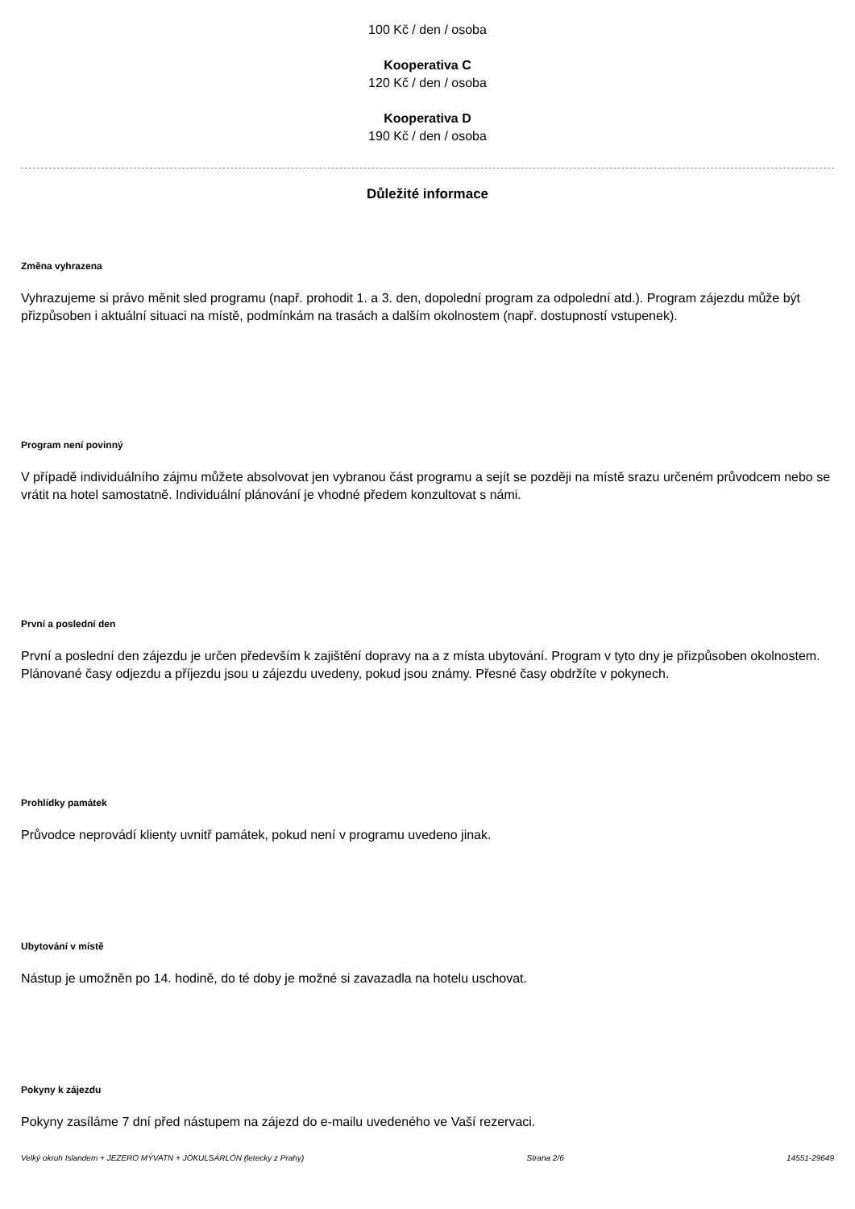100 Kč / den / osoba
Kooperativa C
120 Kč / den / osoba
Kooperativa D
190 Kč / den / osoba
Důležité informace
Změna vyhrazena
Vyhrazujeme si právo měnit sled programu (např. prohodit 1. a 3. den, dopolední program za odpolední atd.). Program zájezdu může být přizpůsoben i aktuální situaci na místě, podmínkám na trasách a dalším okolnostem (např. dostupností vstupenek).
Program není povinný
V případě individuálního zájmu můžete absolvovat jen vybranou část programu a sejít se později na místě srazu určeném průvodcem nebo se vrátit na hotel samostatně. Individuální plánování je vhodné předem konzultovat s námi.
První a poslední den
První a poslední den zájezdu je určen především k zajištění dopravy na a z místa ubytování. Program v tyto dny je přizpůsoben okolnostem. Plánované časy odjezdu a příjezdu jsou u zájezdu uvedeny, pokud jsou známy. Přesné časy obdržíte v pokynech.
Prohlídky památek
Průvodce neprovádí klienty uvnitř památek, pokud není v programu uvedeno jinak.
Ubytování v místě
Nástup je umožněn po 14. hodině, do té doby je možné si zavazadla na hotelu uschovat.
Pokyny k zájezdu
Pokyny zasíláme 7 dní před nástupem na zájezd do e-mailu uvedeného ve Vaší rezervaci.
Velký okruh Islandem + JEZERO MÝVATN + JÖKULSÁRLÓN (letecky z Prahy) Strana 2/6 14551-29649